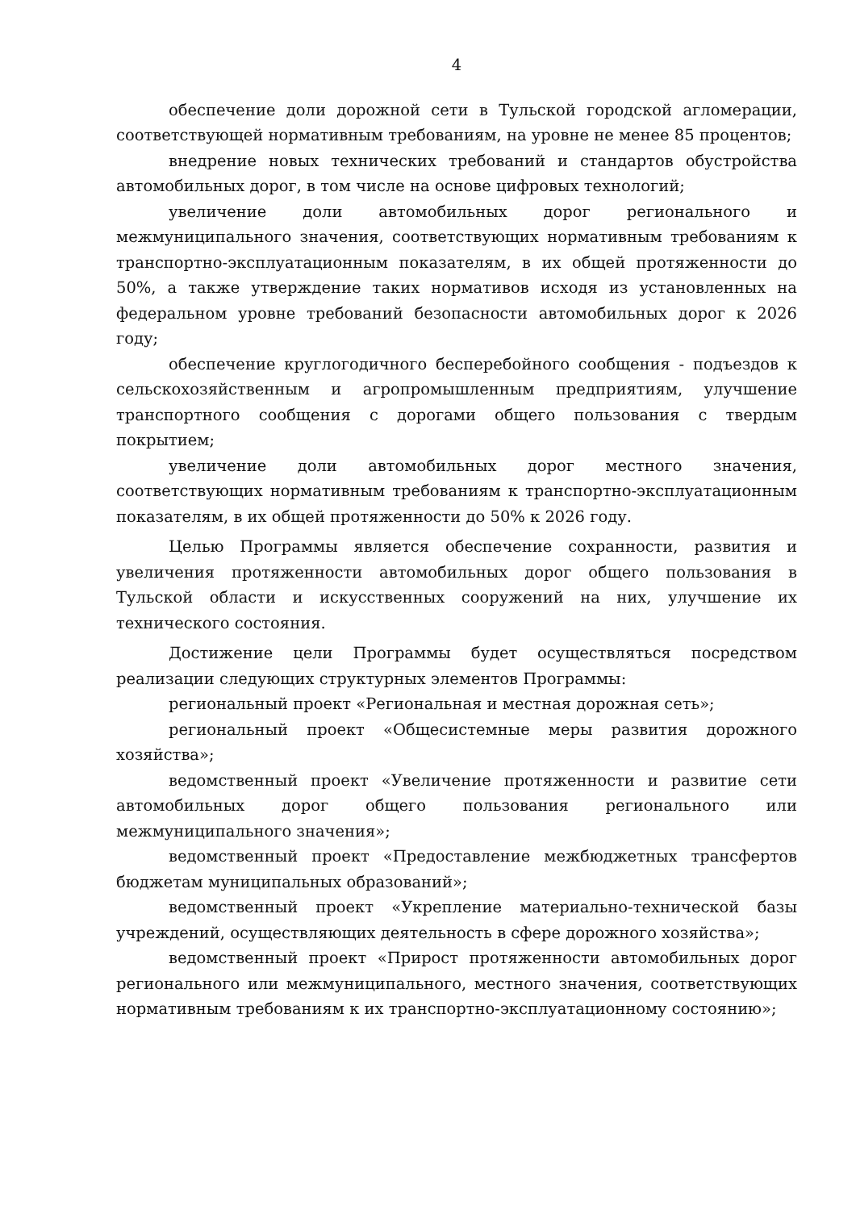4
обеспечение доли дорожной сети в Тульской городской агломерации, соответствующей нормативным требованиям, на уровне не менее 85 процентов;
внедрение новых технических требований и стандартов обустройства автомобильных дорог, в том числе на основе цифровых технологий;
увеличение доли автомобильных дорог регионального и межмуниципального значения, соответствующих нормативным требованиям к транспортно-эксплуатационным показателям, в их общей протяженности до 50%, а также утверждение таких нормативов исходя из установленных на федеральном уровне требований безопасности автомобильных дорог к 2026 году;
обеспечение круглогодичного бесперебойного сообщения - подъездов к сельскохозяйственным и агропромышленным предприятиям, улучшение транспортного сообщения с дорогами общего пользования с твердым покрытием;
увеличение доли автомобильных дорог местного значения, соответствующих нормативным требованиям к транспортно-эксплуатационным показателям, в их общей протяженности до 50% к 2026 году.
Целью Программы является обеспечение сохранности, развития и увеличения протяженности автомобильных дорог общего пользования в Тульской области и искусственных сооружений на них, улучшение их технического состояния.
Достижение цели Программы будет осуществляться посредством реализации следующих структурных элементов Программы:
региональный проект «Региональная и местная дорожная сеть»;
региональный проект «Общесистемные меры развития дорожного хозяйства»;
ведомственный проект «Увеличение протяженности и развитие сети автомобильных дорог общего пользования регионального или межмуниципального значения»;
ведомственный проект «Предоставление межбюджетных трансфертов бюджетам муниципальных образований»;
ведомственный проект «Укрепление материально-технической базы учреждений, осуществляющих деятельность в сфере дорожного хозяйства»;
ведомственный проект «Прирост протяженности автомобильных дорог регионального или межмуниципального, местного значения, соответствующих нормативным требованиям к их транспортно-эксплуатационному состоянию»;